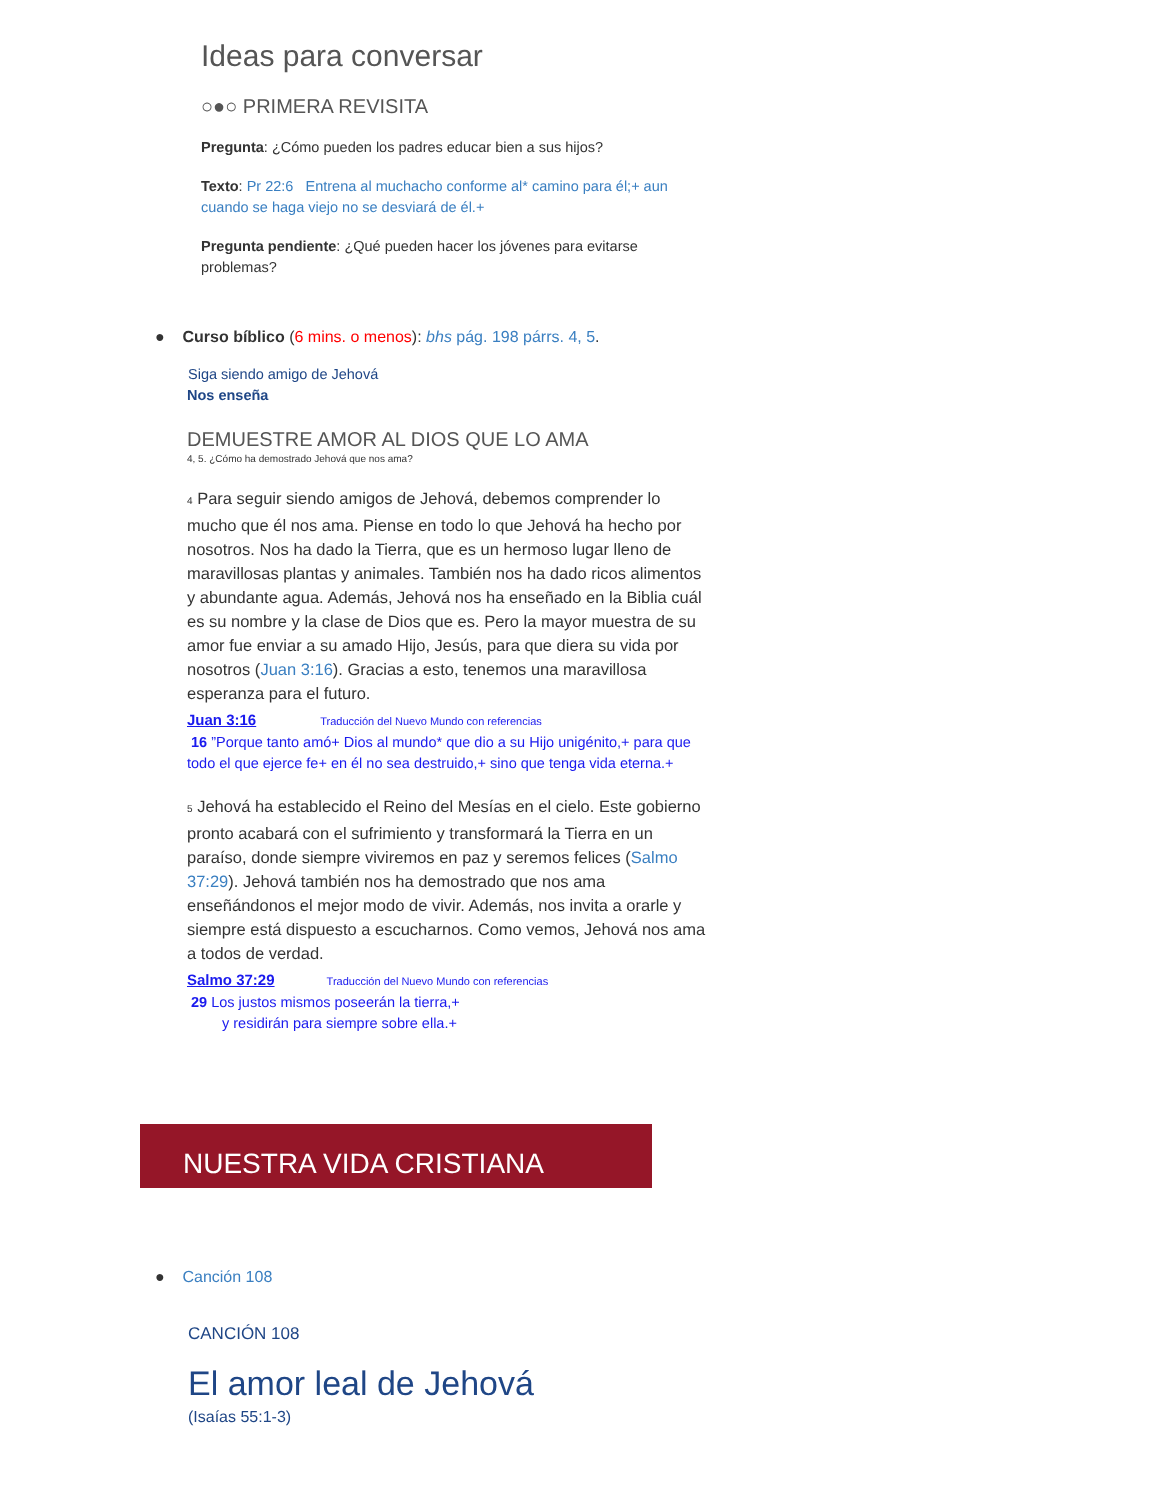Ideas para conversar
○●○ PRIMERA REVISITA
Pregunta: ¿Cómo pueden los padres educar bien a sus hijos?
Texto: Pr 22:6 Entrena al muchacho conforme al* camino para él;+ aun cuando se haga viejo no se desviará de él.+
Pregunta pendiente: ¿Qué pueden hacer los jóvenes para evitarse problemas?
● Curso bíblico (6 mins. o menos): bhs pág. 198 párrs. 4, 5.
Siga siendo amigo de Jehová
Nos enseña
DEMUESTRE AMOR AL DIOS QUE LO AMA
4, 5. ¿Cómo ha demostrado Jehová que nos ama?
4 Para seguir siendo amigos de Jehová, debemos comprender lo mucho que él nos ama. Piense en todo lo que Jehová ha hecho por nosotros. Nos ha dado la Tierra, que es un hermoso lugar lleno de maravillosas plantas y animales. También nos ha dado ricos alimentos y abundante agua. Además, Jehová nos ha enseñado en la Biblia cuál es su nombre y la clase de Dios que es. Pero la mayor muestra de su amor fue enviar a su amado Hijo, Jesús, para que diera su vida por nosotros (Juan 3:16). Gracias a esto, tenemos una maravillosa esperanza para el futuro.
Juan 3:16 Traducción del Nuevo Mundo con referencias
16 ”Porque tanto amó+ Dios al mundo* que dio a su Hijo unigénito,+ para que todo el que ejerce fe+ en él no sea destruido,+ sino que tenga vida eterna.+
5 Jehová ha establecido el Reino del Mesías en el cielo. Este gobierno pronto acabará con el sufrimiento y transformará la Tierra en un paraíso, donde siempre viviremos en paz y seremos felices (Salmo 37:29). Jehová también nos ha demostrado que nos ama enseñándonos el mejor modo de vivir. Además, nos invita a orarle y siempre está dispuesto a escucharnos. Como vemos, Jehová nos ama a todos de verdad.
Salmo 37:29 Traducción del Nuevo Mundo con referencias
29 Los justos mismos poseerán la tierra,+
y residirán para siempre sobre ella.+
NUESTRA VIDA CRISTIANA
● Canción 108
CANCIÓN 108
El amor leal de Jehová
(Isaías 55:1-3)